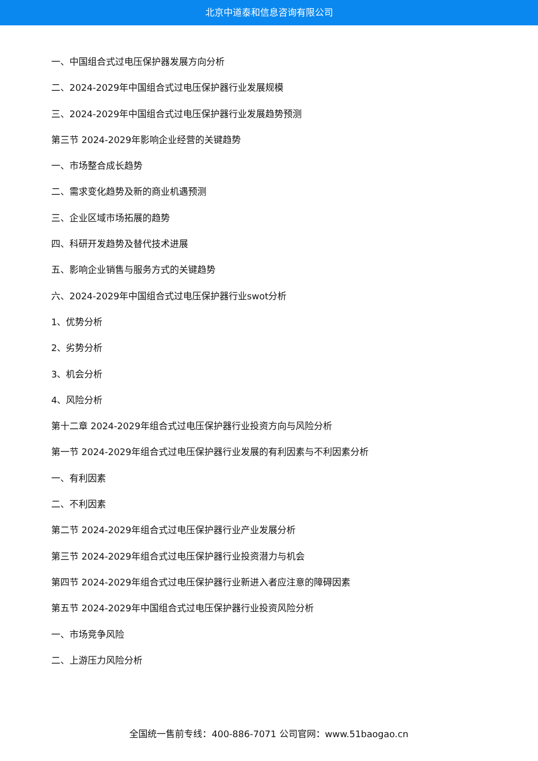北京中道泰和信息咨询有限公司
一、中国组合式过电压保护器发展方向分析
二、2024-2029年中国组合式过电压保护器行业发展规模
三、2024-2029年中国组合式过电压保护器行业发展趋势预测
第三节 2024-2029年影响企业经营的关键趋势
一、市场整合成长趋势
二、需求变化趋势及新的商业机遇预测
三、企业区域市场拓展的趋势
四、科研开发趋势及替代技术进展
五、影响企业销售与服务方式的关键趋势
六、2024-2029年中国组合式过电压保护器行业swot分析
1、优势分析
2、劣势分析
3、机会分析
4、风险分析
第十二章 2024-2029年组合式过电压保护器行业投资方向与风险分析
第一节 2024-2029年组合式过电压保护器行业发展的有利因素与不利因素分析
一、有利因素
二、不利因素
第二节 2024-2029年组合式过电压保护器行业产业发展分析
第三节 2024-2029年组合式过电压保护器行业投资潜力与机会
第四节 2024-2029年组合式过电压保护器行业新进入者应注意的障碍因素
第五节 2024-2029年中国组合式过电压保护器行业投资风险分析
一、市场竞争风险
二、上游压力风险分析
全国统一售前专线：400-886-7071 公司官网：www.51baogao.cn